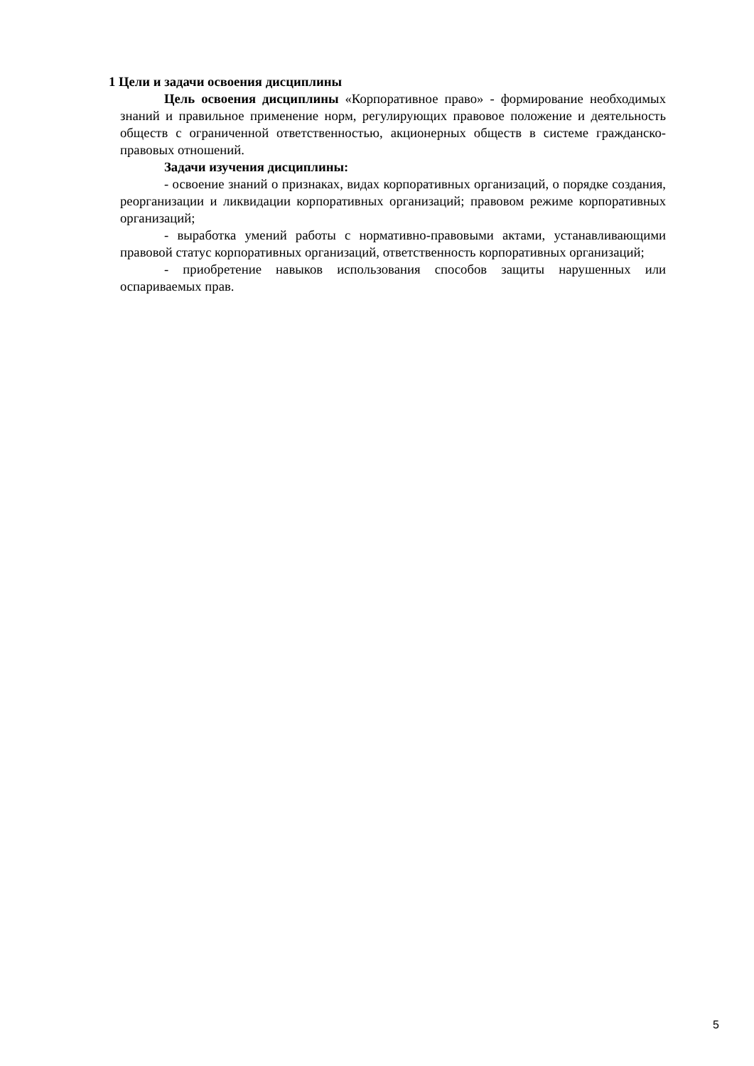1 Цели и задачи освоения дисциплины
Цель освоения дисциплины «Корпоративное право» - формирование необходимых знаний и правильное применение норм, регулирующих правовое положение и деятельность обществ с ограниченной ответственностью, акционерных обществ в системе гражданско-правовых отношений.
Задачи изучения дисциплины:
- освоение знаний о признаках, видах корпоративных организаций, о порядке создания, реорганизации и ликвидации корпоративных организаций; правовом режиме корпоративных организаций;
- выработка умений работы с нормативно-правовыми актами, устанавливающими правовой статус корпоративных организаций, ответственность корпоративных организаций;
- приобретение навыков использования способов защиты нарушенных или оспариваемых прав.
5